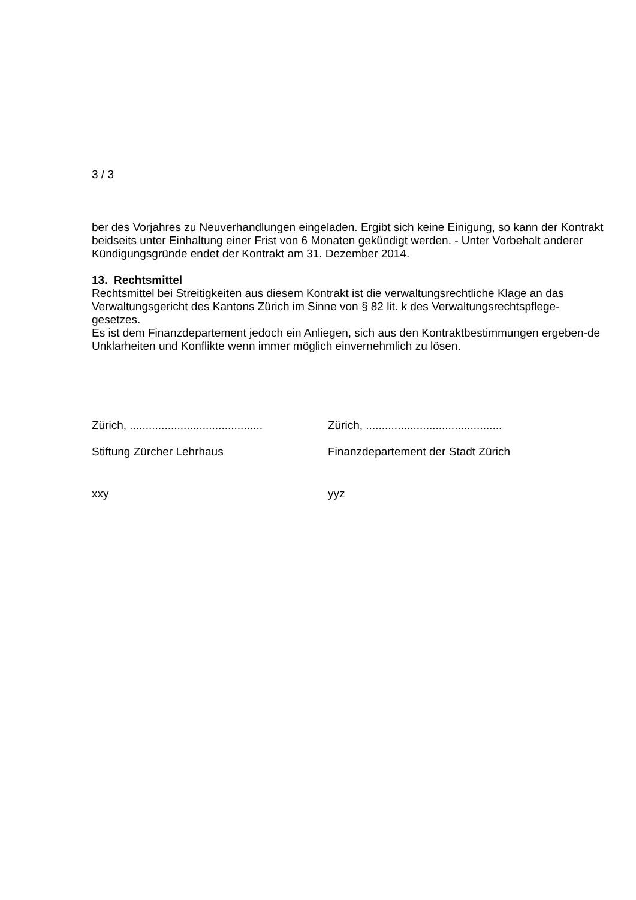3 / 3
ber des Vorjahres zu Neuverhandlungen eingeladen. Ergibt sich keine Einigung, so kann der Kontrakt beidseits unter Einhaltung einer Frist von 6 Monaten gekündigt werden. - Unter Vorbehalt anderer Kündigungsgründe endet der Kontrakt am 31. Dezember 2014.
13. Rechtsmittel
Rechtsmittel bei Streitigkeiten aus diesem Kontrakt ist die verwaltungsrechtliche Klage an das Verwaltungsgericht des Kantons Zürich im Sinne von § 82 lit. k des Verwaltungsrechtspflege-gesetzes.
Es ist dem Finanzdepartement jedoch ein Anliegen, sich aus den Kontraktbestimmungen ergeben-de Unklarheiten und Konflikte wenn immer möglich einvernehmlich zu lösen.
Zürich, ..........................................
Zürich, ...........................................
Stiftung Zürcher Lehrhaus Finanzdepartement der Stadt Zürich
xxy yyz